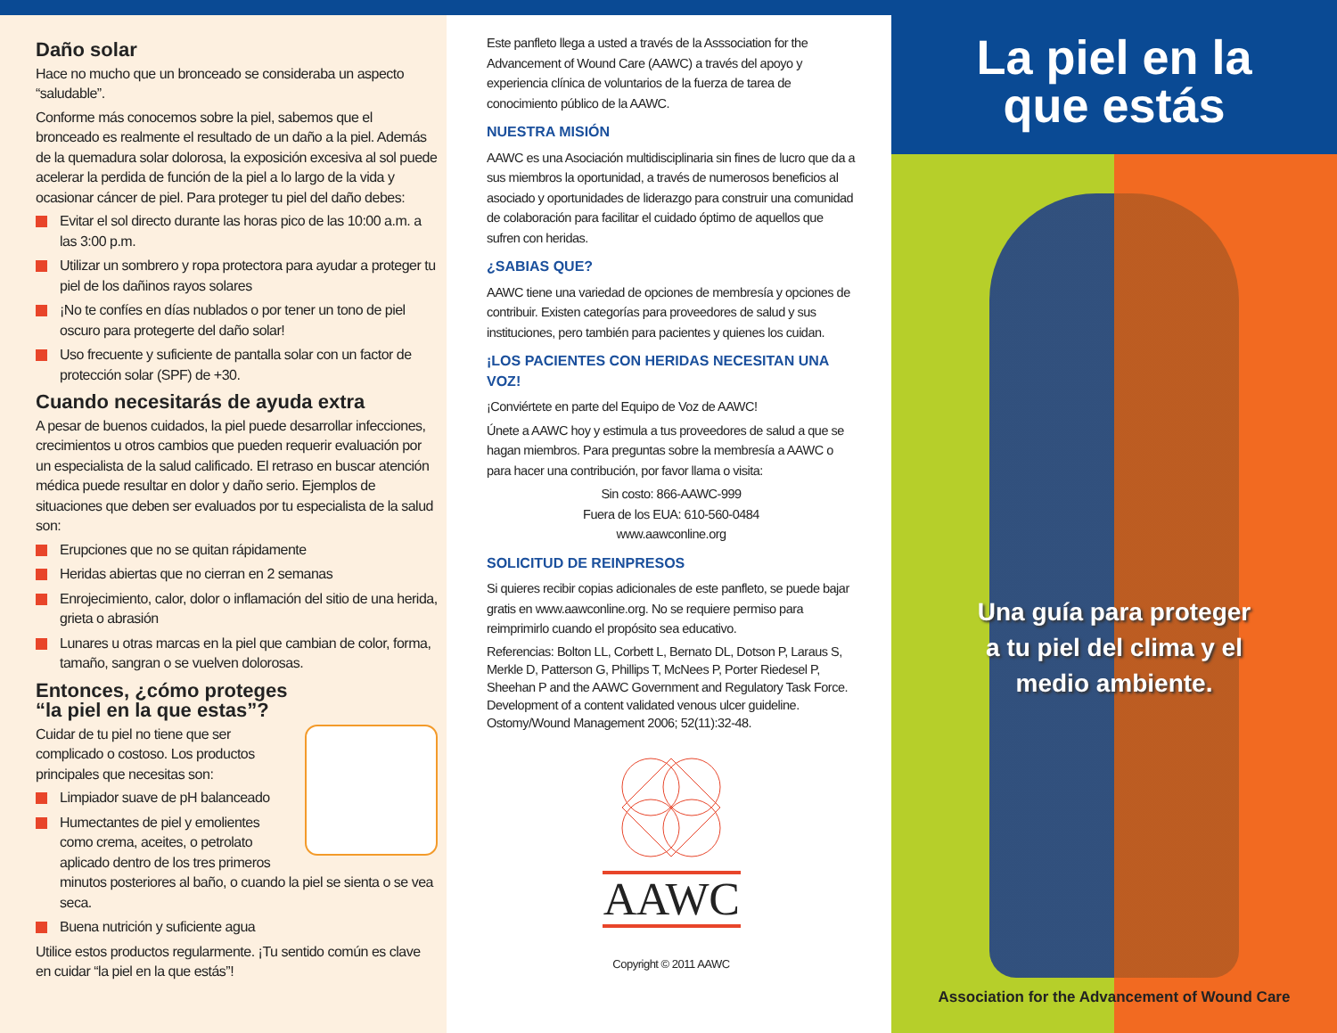Daño solar
Hace no mucho que un bronceado se consideraba un aspecto “saludable”.
Conforme más conocemos sobre la piel, sabemos que el bronceado es realmente el resultado de un daño a la piel. Además de la quemadura solar dolorosa, la exposición excesiva al sol puede acelerar la perdida de función de la piel a lo largo de la vida y ocasionar cáncer de piel. Para proteger tu piel del daño debes:
Evitar el sol directo durante las horas pico de las 10:00 a.m. a las 3:00 p.m.
Utilizar un sombrero y ropa protectora para ayudar a proteger tu piel de los dañinos rayos solares
¡No te confíes en días nublados o por tener un tono de piel oscuro para protegerte del daño solar!
Uso frecuente y suficiente de pantalla solar con un factor de protección solar (SPF) de +30.
Cuando necesitarás de ayuda extra
A pesar de buenos cuidados, la piel puede desarrollar infecciones, crecimientos u otros cambios que pueden requerir evaluación por un especialista de la salud calificado. El retraso en buscar atención médica puede resultar en dolor y daño serio. Ejemplos de situaciones que deben ser evaluados por tu especialista de la salud son:
Erupciones que no se quitan rápidamente
Heridas abiertas que no cierran en 2 semanas
Enrojecimiento, calor, dolor o inflamación del sitio de una herida, grieta o abrasión
Lunares u otras marcas en la piel que cambian de color, forma, tamaño, sangran o se vuelven dolorosas.
Entonces, ¿cómo proteges
“la piel en la que estas”?
Cuidar de tu piel no tiene que ser complicado o costoso. Los productos principales que necesitas son:
Limpiador suave de pH balanceado
Humectantes de piel y emolientes como crema, aceites, o petrolato aplicado dentro de los tres primeros minutos posteriores al baño, o cuando la piel se sienta o se vea seca.
Buena nutrición y suficiente agua
Utilice estos productos regularmente. ¡Tu sentido común es clave en cuidar “la piel en la que estás”!
Este panfleto llega a usted a través de la Asssociation for the Advancement of Wound Care (AAWC) a través del apoyo y experiencia clínica de voluntarios de la fuerza de tarea de conocimiento público de la AAWC.
NUESTRA MISIÓN
AAWC es una Asociación multidisciplinaria sin fines de lucro que da a sus miembros la oportunidad, a través de numerosos beneficios al asociado y oportunidades de liderazgo para construir una comunidad de colaboración para facilitar el cuidado óptimo de aquellos que sufren con heridas.
¿SABIAS QUE?
AAWC tiene una variedad de opciones de membresía y opciones de contribuir. Existen categorías para proveedores de salud y sus instituciones, pero también para pacientes y quienes los cuidan.
¡LOS PACIENTES CON HERIDAS NECESITAN UNA VOZ!
¡Conviértete en parte del Equipo de Voz de AAWC!
Únete a AAWC hoy y estimula a tus proveedores de salud a que se hagan miembros. Para preguntas sobre la membresía a AAWC o para hacer una contribución, por favor llama o visita:
Sin costo: 866-AAWC-999
Fuera de los EUA: 610-560-0484
www.aawconline.org
SOLICITUD DE REINPRESOS
Si quieres recibir copias adicionales de este panfleto, se puede bajar gratis en www.aawconline.org. No se requiere permiso para reimprimirlo cuando el propósito sea educativo.
Referencias: Bolton LL, Corbett L, Bernato DL, Dotson P, Laraus S, Merkle D, Patterson G, Phillips T, McNees P, Porter Riedesel P, Sheehan P and the AAWC Government and Regulatory Task Force. Development of a content validated venous ulcer guideline. Ostomy/Wound Management 2006; 52(11):32-48.
AAWC
Copyright © 2011 AAWC
La piel en la
que estás
Una guía para proteger
a tu piel del clima y el
medio ambiente.
Association for the Advancement of Wound Care